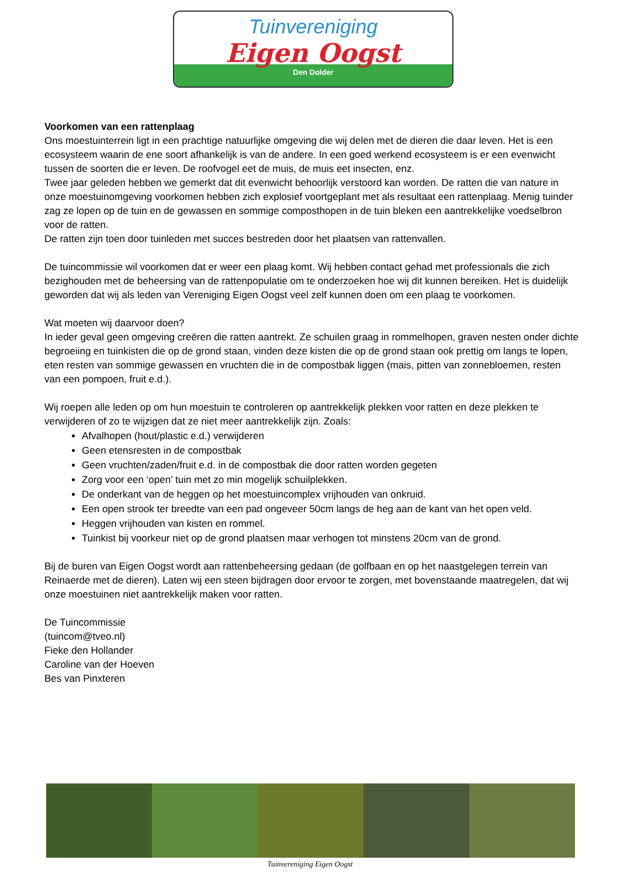Tuinvereniging
Eigen Oogst
Den Dolder
Voorkomen van een rattenplaag
Ons moestuinterrein ligt in een prachtige natuurlijke omgeving die wij delen met de dieren die daar leven. Het is een ecosysteem waarin de ene soort afhankelijk is van de andere. In een goed werkend ecosysteem is er een evenwicht tussen de soorten die er leven. De roofvogel eet de muis, de muis eet insecten, enz.
Twee jaar geleden hebben we gemerkt dat dit evenwicht behoorlijk verstoord kan worden. De ratten die van nature in onze moestuinomgeving voorkomen hebben zich explosief voortgeplant met als resultaat een rattenplaag. Menig tuinder zag ze lopen op de tuin en de gewassen en sommige composthopen in de tuin bleken een aantrekkelijke voedselbron voor de ratten.
De ratten zijn toen door tuinleden met succes bestreden door het plaatsen van rattenvallen.
De tuincommissie wil voorkomen dat er weer een plaag komt. Wij hebben contact gehad met professionals die zich bezighouden met de beheersing van de rattenpopulatie om te onderzoeken hoe wij dit kunnen bereiken. Het is duidelijk geworden dat wij als leden van Vereniging Eigen Oogst veel zelf kunnen doen om een plaag te voorkomen.
Wat moeten wij daarvoor doen?
In ieder geval geen omgeving creëren die ratten aantrekt. Ze schuilen graag in rommelhopen, graven nesten onder dichte begroeiing en tuinkisten die op de grond staan, vinden deze kisten die op de grond staan ook prettig om langs te lopen, eten resten van sommige gewassen en vruchten die in de compostbak liggen (mais, pitten van zonnebloemen, resten van een pompoen, fruit e.d.).
Wij roepen alle leden op om hun moestuin te controleren op aantrekkelijk plekken voor ratten en deze plekken te verwijderen of zo te wijzigen dat ze niet meer aantrekkelijk zijn. Zoals:
Afvalhopen (hout/plastic e.d.) verwijderen
Geen etensresten in de compostbak
Geen vruchten/zaden/fruit e.d. in de compostbak die door ratten worden gegeten
Zorg voor een ‘open’ tuin met zo min mogelijk schuilplekken.
De onderkant van de heggen op het moestuincomplex vrijhouden van onkruid.
Een open strook ter breedte van een pad ongeveer 50cm langs de heg aan de kant van het open veld.
Heggen vrijhouden van kisten en rommel.
Tuinkist bij voorkeur niet op de grond plaatsen maar verhogen tot minstens 20cm van de grond.
Bij de buren van Eigen Oogst wordt aan rattenbeheersing gedaan (de golfbaan en op het naastgelegen terrein van Reinaerde met de dieren). Laten wij een steen bijdragen door ervoor te zorgen, met bovenstaande maatregelen, dat wij onze moestuinen niet aantrekkelijk maken voor ratten.
De Tuincommissie
(tuincom@tveo.nl)
Fieke den Hollander
Caroline van der Hoeven
Bes van Pinxteren
Tuinvereniging Eigen Oogst